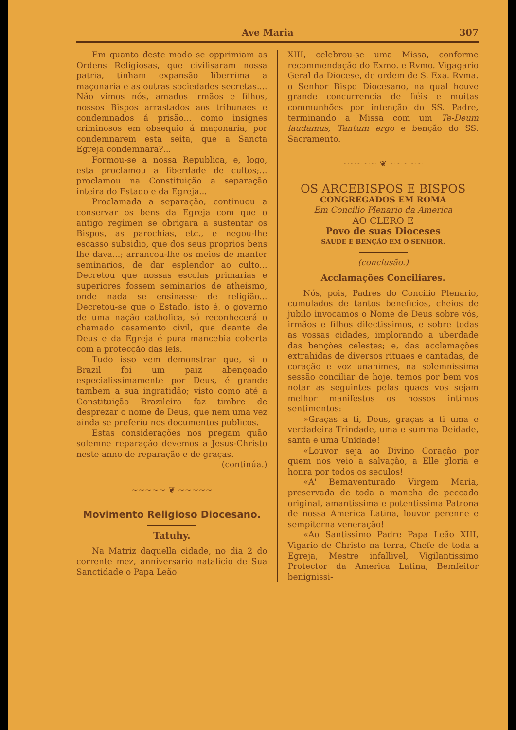Ave Maria 307
Em quanto deste modo se opprimiam as Ordens Religiosas, que civilisaram nossa patria, tinham expansão liberrima a maçonaria e as outras sociedades secretas.... Não vimos nós, amados irmãos e filhos, nossos Bispos arrastados aos tribunaes e condemnados á prisão... como insignes criminosos em obsequio á maçonaria, por condemnarem esta seita, que a Sancta Egreja condemnara?...
Formou-se a nossa Republica, e, logo, esta proclamou a liberdade de cultos;... proclamou na Constituição a separação inteira do Estado e da Egreja...
Proclamada a separação, continuou a conservar os bens da Egreja com que o antigo regimen se obrigara a sustentar os Bispos, as parochias, etc., e negou-lhe escasso subsidio, que dos seus proprios bens lhe dava...; arrancou-lhe os meios de manter seminarios, de dar esplendor ao culto... Decretou que nossas escolas primarias e superiores fossem seminarios de atheismo, onde nada se ensinasse de religião... Decretou-se que o Estado, isto é, o governo de uma nação catholica, só reconhecerá o chamado casamento civil, que deante de Deus e da Egreja é pura mancebia coberta com a protecção das leis.
Tudo isso vem demonstrar que, si o Brazil foi um paiz abençoado especialissimamente por Deus, é grande tambem a sua ingratidão; visto como até a Constituição Brazileira faz timbre de desprezar o nome de Deus, que nem uma vez ainda se preferiu nos documentos publicos.
Estas considerações nos pregam quão solemne reparação devemos a Jesus-Christo neste anno de reparação e de graças.
(continúa.)
~~~~~ ❦ ~~~~~
Movimento Religioso Diocesano.
Tatuhy.
Na Matriz daquella cidade, no dia 2 do corrente mez, anniversario natalicio de Sua Sanctidade o Papa Leão
XIII, celebrou-se uma Missa, conforme recommendação do Exmo. e Rvmo. Vigagario Geral da Diocese, de ordem de S. Exa. Rvma. o Senhor Bispo Diocesano, na qual houve grande concurrencia de fiéis e muitas communhões por intenção do SS. Padre, terminando a Missa com um Te-Deum laudamus, Tantum ergo e benção do SS. Sacramento.
~~~~~ ❦ ~~~~~
OS ARCEBISPOS E BISPOS
CONGREGADOS EM ROMA
Em Concilio Plenario da America
AO CLERO E
Povo de suas Dioceses
SAUDE E BENÇÃO EM O SENHOR.
(conclusão.)
Acclamações Conciliares.
Nós, pois, Padres do Concilio Plenario, cumulados de tantos beneficios, cheios de jubilo invocamos o Nome de Deus sobre vós, irmãos e filhos dilectissimos, e sobre todas as vossas cidades, implorando a uberdade das benções celestes; e, das acclamações extrahidas de diversos rituaes e cantadas, de coração e voz unanimes, na solemnissima sessão conciliar de hoje, temos por bem vos notar as seguintes pelas quaes vos sejam melhor manifestos os nossos intimos sentimentos:
»Graças a ti, Deus, graças a ti uma e verdadeira Trindade, uma e summa Deidade, santa e uma Unidade!
«Louvor seja ao Divino Coração por quem nos veio a salvação, a Elle gloria e honra por todos os seculos!
«A' Bemaventurado Virgem Maria, preservada de toda a mancha de peccado original, amantissima e potentissima Patrona de nossa America Latina, louvor perenne e sempiterna veneração!
«Ao Santissimo Padre Papa Leão XIII, Vigario de Christo na terra, Chefe de toda a Egreja, Mestre infallivel, Vigilantissimo Protector da America Latina, Bemfeitor benignissi-